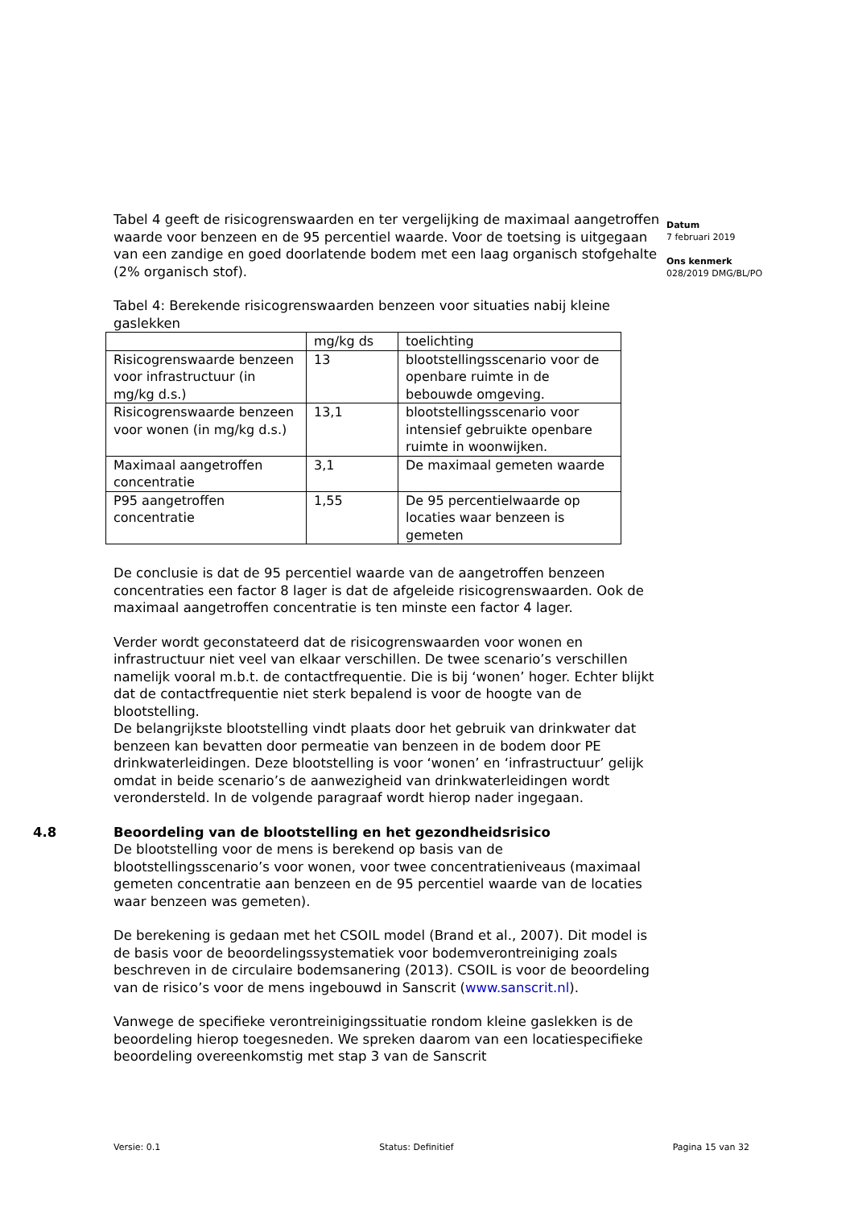Datum
7 februari 2019
Ons kenmerk
028/2019 DMG/BL/PO
Tabel 4 geeft de risicogrenswaarden en ter vergelijking de maximaal aangetroffen waarde voor benzeen en de 95 percentiel waarde. Voor de toetsing is uitgegaan van een zandige en goed doorlatende bodem met een laag organisch stofgehalte (2% organisch stof).
Tabel 4: Berekende risicogrenswaarden benzeen voor situaties nabij kleine gaslekken
| | mg/kg ds | toelichting |
| Risicogrenswaarde benzeen voor infrastructuur (in mg/kg d.s.) | 13 | blootstellingsscenario voor de openbare ruimte in de bebouwde omgeving. |
| Risicogrenswaarde benzeen voor wonen (in mg/kg d.s.) | 13,1 | blootstellingsscenario voor intensief gebruikte openbare ruimte in woonwijken. |
| Maximaal aangetroffen concentratie | 3,1 | De maximaal gemeten waarde |
| P95 aangetroffen concentratie | 1,55 | De 95 percentielwaarde op locaties waar benzeen is gemeten |
De conclusie is dat de 95 percentiel waarde van de aangetroffen benzeen concentraties een factor 8 lager is dat de afgeleide risicogrenswaarden. Ook de maximaal aangetroffen concentratie is ten minste een factor 4 lager.
Verder wordt geconstateerd dat de risicogrenswaarden voor wonen en infrastructuur niet veel van elkaar verschillen. De twee scenario’s verschillen namelijk vooral m.b.t. de contactfrequentie. Die is bij ‘wonen’ hoger. Echter blijkt dat de contactfrequentie niet sterk bepalend is voor de hoogte van de blootstelling.
De belangrijkste blootstelling vindt plaats door het gebruik van drinkwater dat benzeen kan bevatten door permeatie van benzeen in de bodem door PE drinkwaterleidingen. Deze blootstelling is voor ‘wonen’ en ‘infrastructuur’ gelijk omdat in beide scenario’s de aanwezigheid van drinkwaterleidingen wordt verondersteld. In de volgende paragraaf wordt hierop nader ingegaan.
4.8 Beoordeling van de blootstelling en het gezondheidsrisico
De blootstelling voor de mens is berekend op basis van de blootstellingsscenario’s voor wonen, voor twee concentratieniveaus (maximaal gemeten concentratie aan benzeen en de 95 percentiel waarde van de locaties waar benzeen was gemeten).
De berekening is gedaan met het CSOIL model (Brand et al., 2007). Dit model is de basis voor de beoordelingssystematiek voor bodemverontreiniging zoals beschreven in de circulaire bodemsanering (2013). CSOIL is voor de beoordeling van de risico’s voor de mens ingebouwd in Sanscrit (www.sanscrit.nl).
Vanwege de specifieke verontreinigingssituatie rondom kleine gaslekken is de beoordeling hierop toegesneden. We spreken daarom van een locatiespecifieke beoordeling overeenkomstig met stap 3 van de Sanscrit
Versie: 0.1 Status: Definitief Pagina 15 van 32